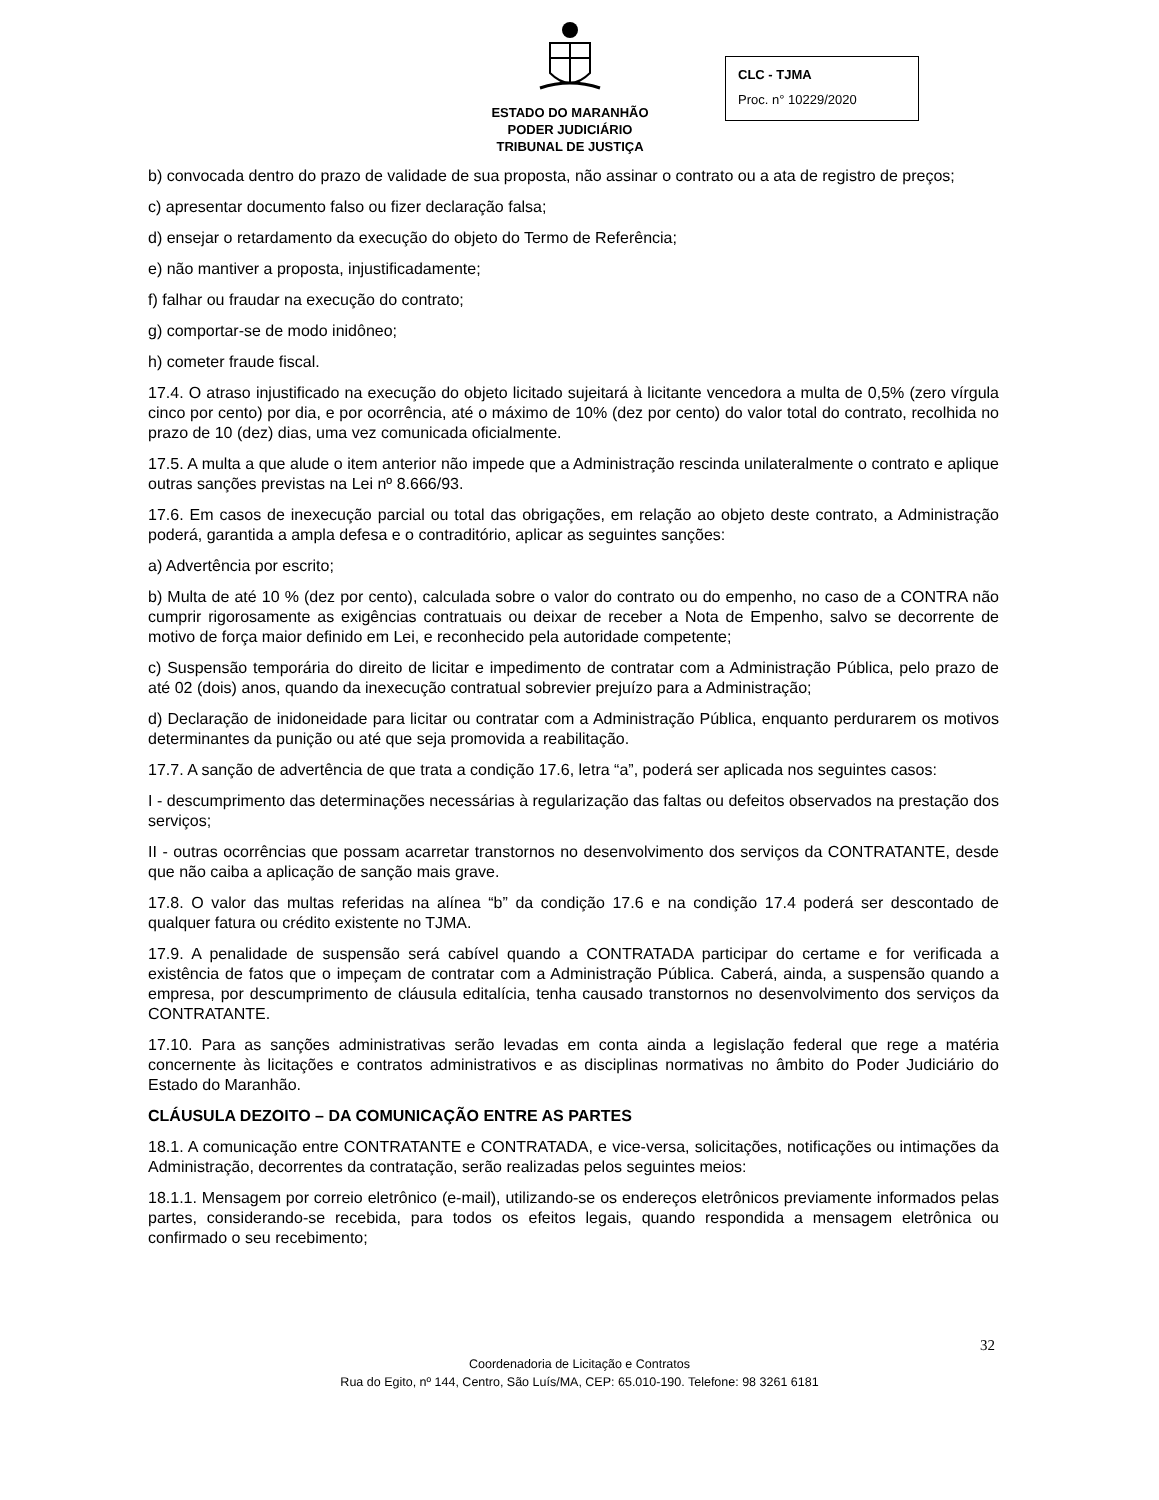ESTADO DO MARANHÃO
PODER JUDICIÁRIO
TRIBUNAL DE JUSTIÇA
CLC - TJMA
Proc. n° 10229/2020
b) convocada dentro do prazo de validade de sua proposta, não assinar o contrato ou a ata de registro de preços;
c) apresentar documento falso ou fizer declaração falsa;
d) ensejar o retardamento da execução do objeto do Termo de Referência;
e) não mantiver a proposta, injustificadamente;
f) falhar ou fraudar na execução do contrato;
g) comportar-se de modo inidôneo;
h) cometer fraude fiscal.
17.4. O atraso injustificado na execução do objeto licitado sujeitará à licitante vencedora a multa de 0,5% (zero vírgula cinco por cento) por dia, e por ocorrência, até o máximo de 10% (dez por cento) do valor total do contrato, recolhida no prazo de 10 (dez) dias, uma vez comunicada oficialmente.
17.5. A multa a que alude o item anterior não impede que a Administração rescinda unilateralmente o contrato e aplique outras sanções previstas na Lei nº 8.666/93.
17.6. Em casos de inexecução parcial ou total das obrigações, em relação ao objeto deste contrato, a Administração poderá, garantida a ampla defesa e o contraditório, aplicar as seguintes sanções:
a) Advertência por escrito;
b) Multa de até 10 % (dez por cento), calculada sobre o valor do contrato ou do empenho, no caso de a CONTRA não cumprir rigorosamente as exigências contratuais ou deixar de receber a Nota de Empenho, salvo se decorrente de motivo de força maior definido em Lei, e reconhecido pela autoridade competente;
c) Suspensão temporária do direito de licitar e impedimento de contratar com a Administração Pública, pelo prazo de até 02 (dois) anos, quando da inexecução contratual sobrevier prejuízo para a Administração;
d) Declaração de inidoneidade para licitar ou contratar com a Administração Pública, enquanto perdurarem os motivos determinantes da punição ou até que seja promovida a reabilitação.
17.7. A sanção de advertência de que trata a condição 17.6, letra “a”, poderá ser aplicada nos seguintes casos:
I - descumprimento das determinações necessárias à regularização das faltas ou defeitos observados na prestação dos serviços;
II - outras ocorrências que possam acarretar transtornos no desenvolvimento dos serviços da CONTRATANTE, desde que não caiba a aplicação de sanção mais grave.
17.8. O valor das multas referidas na alínea “b” da condição 17.6 e na condição 17.4 poderá ser descontado de qualquer fatura ou crédito existente no TJMA.
17.9. A penalidade de suspensão será cabível quando a CONTRATADA participar do certame e for verificada a existência de fatos que o impeçam de contratar com a Administração Pública. Caberá, ainda, a suspensão quando a empresa, por descumprimento de cláusula editalícia, tenha causado transtornos no desenvolvimento dos serviços da CONTRATANTE.
17.10. Para as sanções administrativas serão levadas em conta ainda a legislação federal que rege a matéria concernente às licitações e contratos administrativos e as disciplinas normativas no âmbito do Poder Judiciário do Estado do Maranhão.
CLÁUSULA DEZOITO – DA COMUNICAÇÃO ENTRE AS PARTES
18.1. A comunicação entre CONTRATANTE e CONTRATADA, e vice-versa, solicitações, notificações ou intimações da Administração, decorrentes da contratação, serão realizadas pelos seguintes meios:
18.1.1. Mensagem por correio eletrônico (e-mail), utilizando-se os endereços eletrônicos previamente informados pelas partes, considerando-se recebida, para todos os efeitos legais, quando respondida a mensagem eletrônica ou confirmado o seu recebimento;
32
Coordenadoria de Licitação e Contratos
Rua do Egito, nº 144, Centro, São Luís/MA, CEP: 65.010-190. Telefone: 98 3261 6181